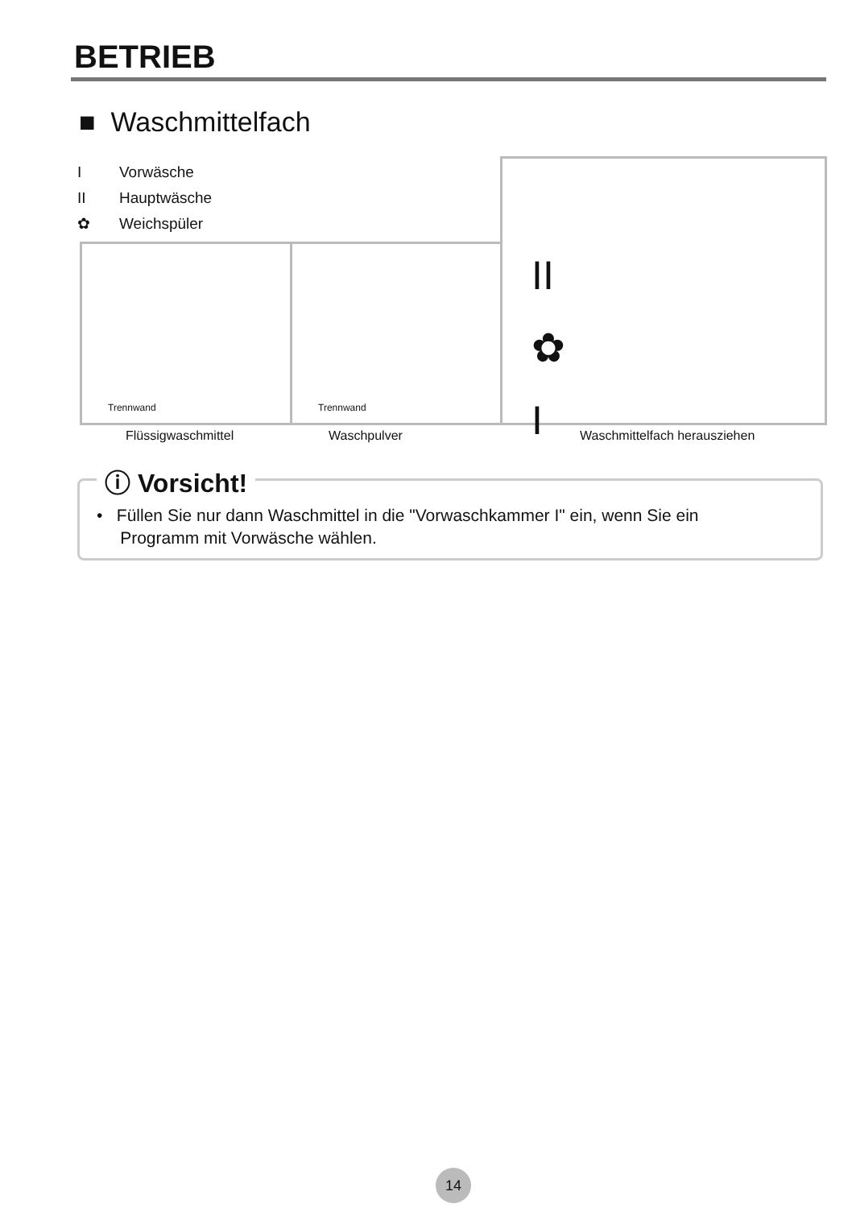BETRIEB
■ Waschmittelfach
I Vorwäsche
II Hauptwäsche
✿ Weichspüler
Trennwand Trennwand
II
✿
I
Flüssigwaschmittel Waschpulver Waschmittelfach herausziehen
ⓘ Vorsicht!
• Füllen Sie nur dann Waschmittel in die "Vorwaschkammer I" ein, wenn Sie ein
Programm mit Vorwäsche wählen.
14